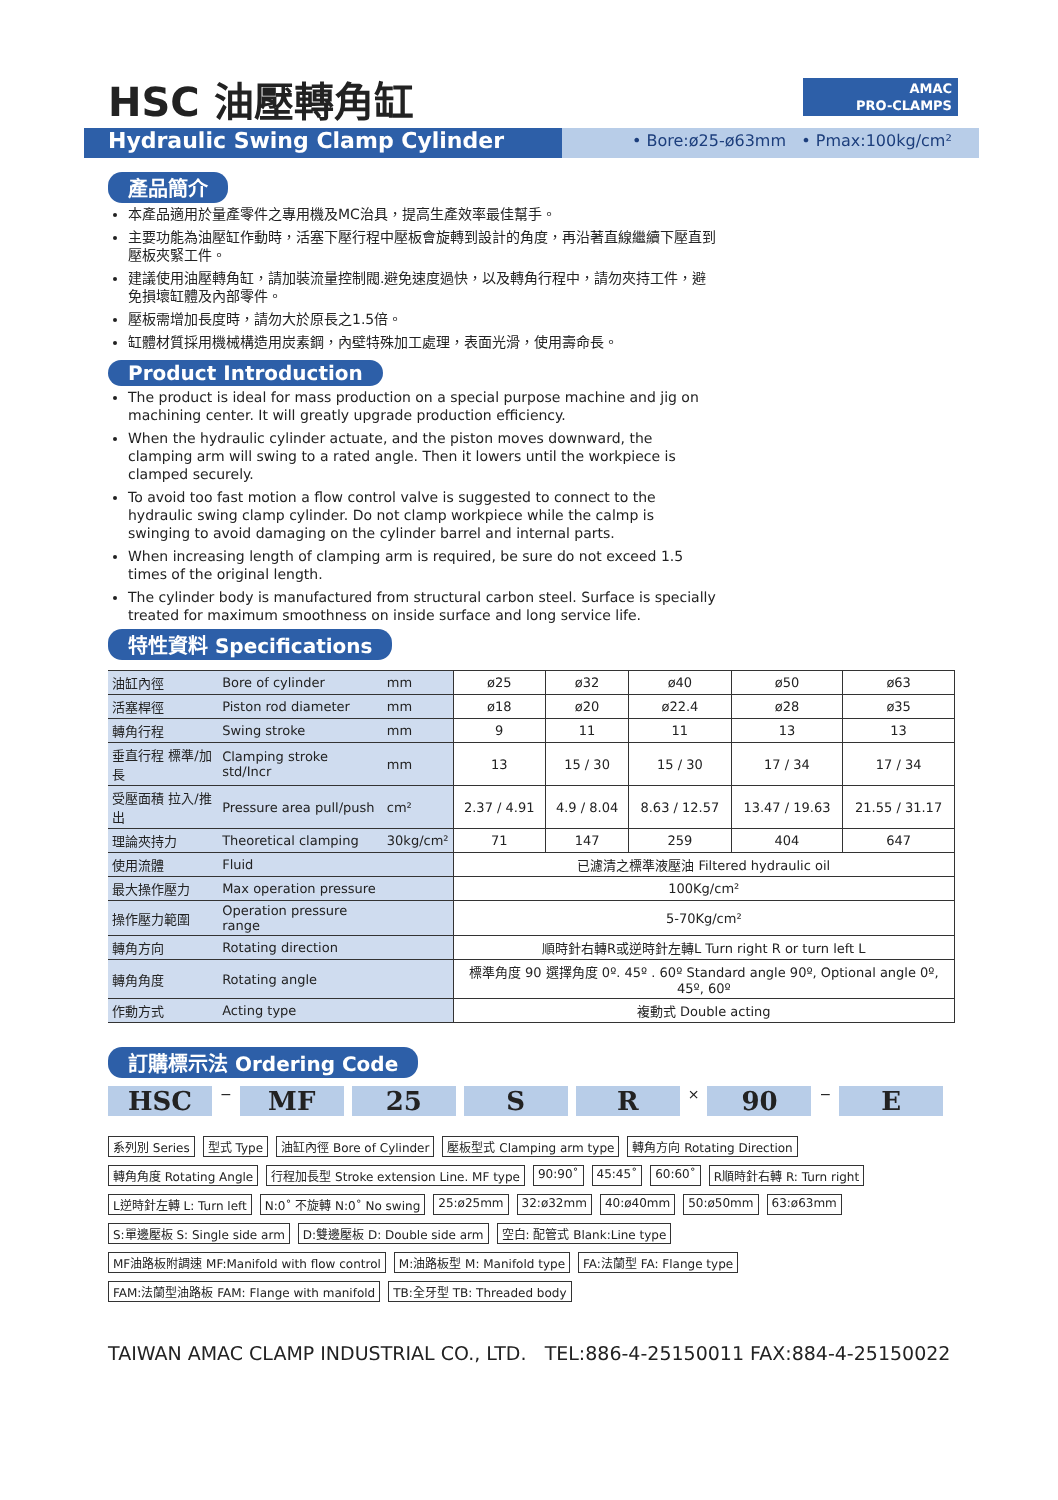HSC 油壓轉角缸
AMAC
PRO-CLAMPS
Hydraulic Swing Clamp Cylinder
• Bore:ø25-ø63mm • Pmax:100kg/cm²
產品簡介
本產品適用於量產零件之專用機及MC治具，提高生產效率最佳幫手。
主要功能為油壓缸作動時，活塞下壓行程中壓板會旋轉到設計的角度，再沿著直線繼續下壓直到壓板夾緊工件。
建議使用油壓轉角缸，請加裝流量控制閥.避免速度過快，以及轉角行程中，請勿夾持工件，避免損壞缸體及內部零件。
壓板需增加長度時，請勿大於原長之1.5倍。
缸體材質採用機械構造用炭素鋼，內壁特殊加工處理，表面光滑，使用壽命長。
Product Introduction
The product is ideal for mass production on a special purpose machine and jig on machining center. It will greatly upgrade production efficiency.
When the hydraulic cylinder actuate, and the piston moves downward, the clamping arm will swing to a rated angle. Then it lowers until the workpiece is clamped securely.
To avoid too fast motion a flow control valve is suggested to connect to the hydraulic swing clamp cylinder. Do not clamp workpiece while the calmp is swinging to avoid damaging on the cylinder barrel and internal parts.
When increasing length of clamping arm is required, be sure do not exceed 1.5 times of the original length.
The cylinder body is manufactured from structural carbon steel. Surface is specially treated for maximum smoothness on inside surface and long service life.
特性資料 Specifications
| 油缸內徑 | Bore of cylinder | mm | ø25 | ø32 | ø40 | ø50 | ø63 |
| 活塞桿徑 | Piston rod diameter | mm | ø18 | ø20 | ø22.4 | ø28 | ø35 |
| 轉角行程 | Swing stroke | mm | 9 | 11 | 11 | 13 | 13 |
| 垂直行程 標準/加長 | Clamping stroke std/Incr | mm | 13 | 15 / 30 | 15 / 30 | 17 / 34 | 17 / 34 |
| 受壓面積 拉入/推出 | Pressure area pull/push | cm² | 2.37 / 4.91 | 4.9 / 8.04 | 8.63 / 12.57 | 13.47 / 19.63 | 21.55 / 31.17 |
| 理論夾持力 | Theoretical clamping | 30kg/cm² | 71 | 147 | 259 | 404 | 647 |
| 使用流體 | Fluid | | 已濾清之標準液壓油 Filtered hydraulic oil | | | | |
| 最大操作壓力 | Max operation pressure | | 100Kg/cm² | | | | |
| 操作壓力範圍 | Operation pressure range | | 5-70Kg/cm² | | | | |
| 轉角方向 | Rotating direction | | 順時針右轉R或逆時針左轉L Turn right R or turn left L | | | | |
| 轉角角度 | Rotating angle | | 標準角度 90 選擇角度 0º. 45º . 60º Standard angle 90º, Optional angle 0º, 45º, 60º | | | | |
| 作動方式 | Acting type | | 複動式 Double acting | | | | |
訂購標示法 Ordering Code
HSC
−
MF 25 S R
×
90
−
E
系列別 Series 型式 Type 油缸內徑 Bore of Cylinder 壓板型式 Clamping arm type 轉角方向 Rotating Direction 轉角角度 Rotating Angle 行程加長型 Stroke extension Line. MF type 90:90˚ 45:45˚ 60:60˚ R順時針右轉 R: Turn right L逆時針左轉 L: Turn left N:0˚ 不旋轉 N:0˚ No swing 25:ø25mm 32:ø32mm 40:ø40mm 50:ø50mm 63:ø63mm S:單邊壓板 S: Single side arm D:雙邊壓板 D: Double side arm 空白: 配管式 Blank:Line type MF油路板附調速 MF:Manifold with flow control M:油路板型 M: Manifold type FA:法蘭型 FA: Flange type FAM:法蘭型油路板 FAM: Flange with manifold TB:全牙型 TB: Threaded body
TAIWAN AMAC CLAMP INDUSTRIAL CO., LTD. TEL:886-4-25150011 FAX:884-4-25150022